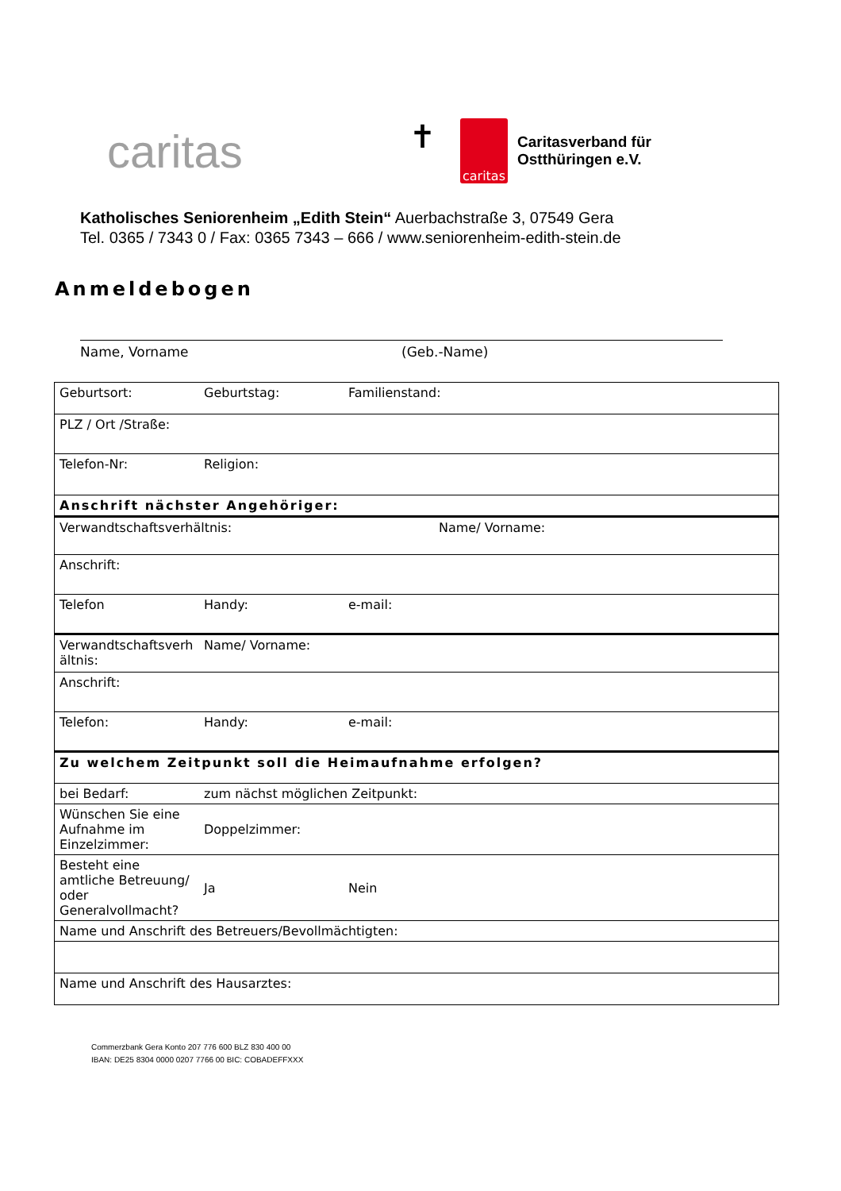caritas
✝
caritas
Caritasverband für
Ostthüringen e.V.
Katholisches Seniorenheim „Edith Stein“ Auerbachstraße 3, 07549 Gera
Tel. 0365 / 7343 0 / Fax: 0365 7343 – 666 / www.seniorenheim-edith-stein.de
Anmeldebogen
Name, Vorname (Geb.-Name)
| Geburtsort: | Geburtstag: | Familienstand: |
| PLZ / Ort /Straße: | | |
| Telefon-Nr: | Religion: | |
| Anschrift nächster Angehöriger: | | |
| Verwandtschaftsverhältnis: | | Name/ Vorname: |
| Anschrift: | | |
| Telefon | Handy: | e-mail: |
| Verwandtschaftsverh ältnis: | Name/ Vorname: | |
| Anschrift: | | |
| Telefon: | Handy: | e-mail: |
| Zu welchem Zeitpunkt soll die Heimaufnahme erfolgen? | | |
| bei Bedarf: | zum nächst möglichen Zeitpunkt: | |
| Wünschen Sie eine Aufnahme im Einzelzimmer: | Doppelzimmer: | |
| Besteht eine amtliche Betreuung/ oder Generalvollmacht? | Ja | Nein |
| Name und Anschrift des Betreuers/Bevollmächtigten: | | |
| Name und Anschrift des Hausarztes: | | |
Commerzbank Gera Konto 207 776 600 BLZ 830 400 00
IBAN: DE25 8304 0000 0207 7766 00 BIC: COBADEFFXXX